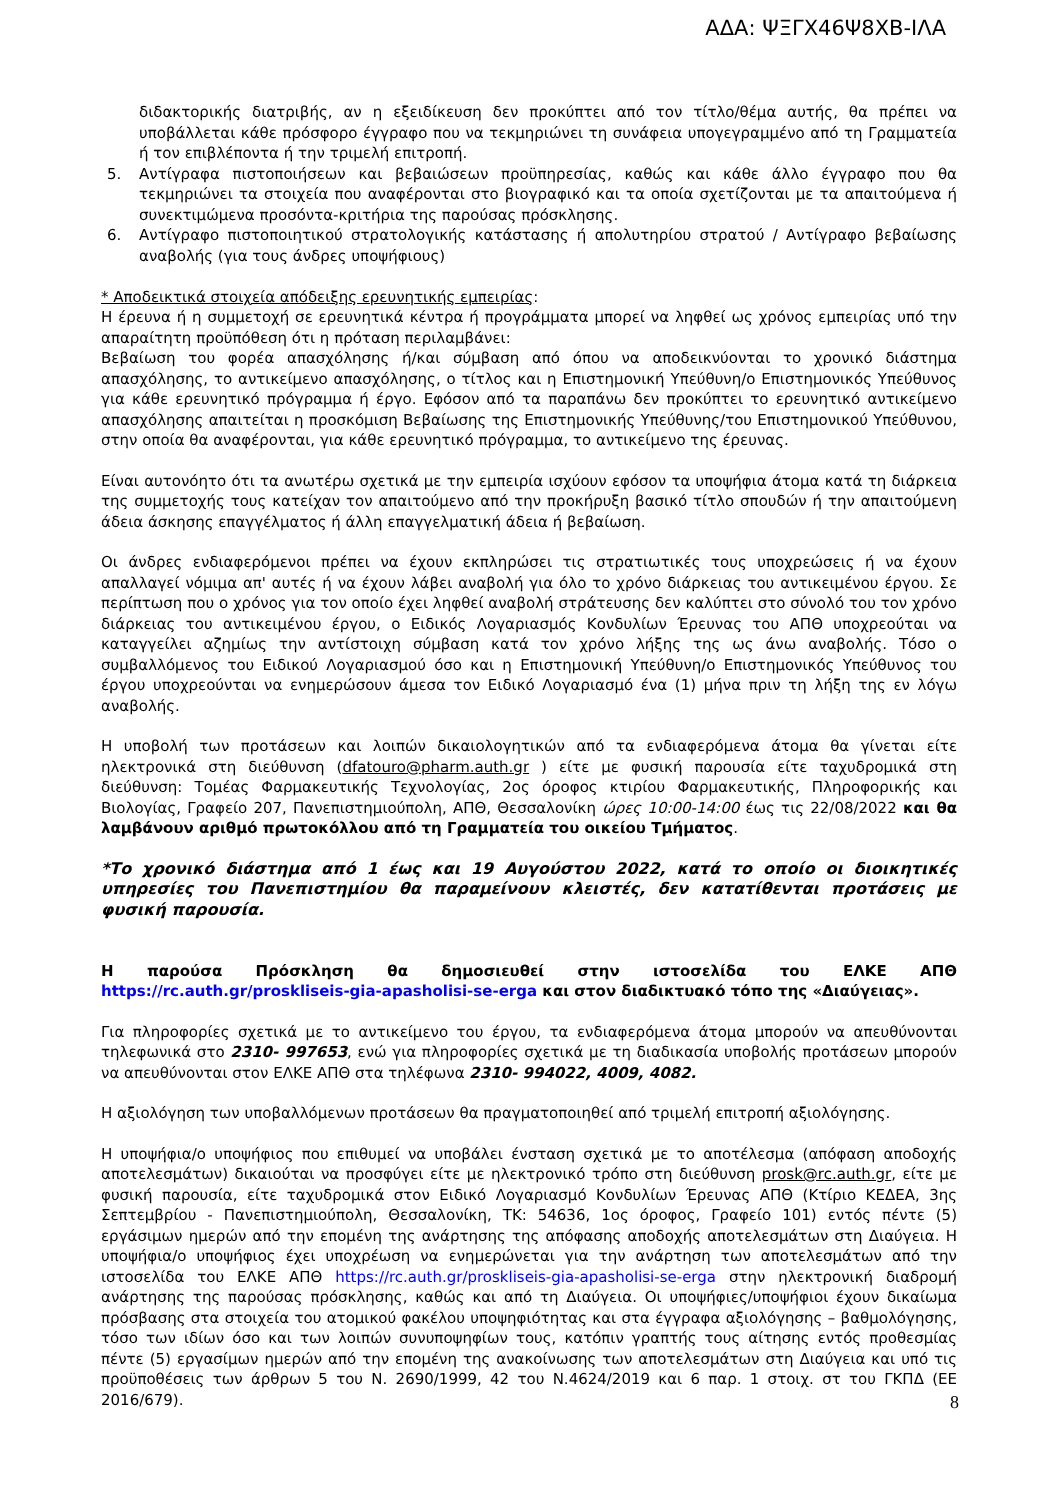ΑΔΑ: ΨΞΓΧ46Ψ8ΧΒ-ΙΛΑ
διδακτορικής διατριβής, αν η εξειδίκευση δεν προκύπτει από τον τίτλο/θέμα αυτής, θα πρέπει να υποβάλλεται κάθε πρόσφορο έγγραφο που να τεκμηριώνει τη συνάφεια υπογεγραμμένο από τη Γραμματεία ή τον επιβλέποντα ή την τριμελή επιτροπή.
5. Αντίγραφα πιστοποιήσεων και βεβαιώσεων προϋπηρεσίας, καθώς και κάθε άλλο έγγραφο που θα τεκμηριώνει τα στοιχεία που αναφέρονται στο βιογραφικό και τα οποία σχετίζονται με τα απαιτούμενα ή συνεκτιμώμενα προσόντα-κριτήρια της παρούσας πρόσκλησης.
6. Αντίγραφο πιστοποιητικού στρατολογικής κατάστασης ή απολυτηρίου στρατού / Αντίγραφο βεβαίωσης αναβολής (για τους άνδρες υποψήφιους)
* Αποδεικτικά στοιχεία απόδειξης ερευνητικής εμπειρίας:
Η έρευνα ή η συμμετοχή σε ερευνητικά κέντρα ή προγράμματα μπορεί να ληφθεί ως χρόνος εμπειρίας υπό την απαραίτητη προϋπόθεση ότι η πρόταση περιλαμβάνει:
Βεβαίωση του φορέα απασχόλησης ή/και σύμβαση από όπου να αποδεικνύονται το χρονικό διάστημα απασχόλησης, το αντικείμενο απασχόλησης, ο τίτλος και η Επιστημονική Υπεύθυνη/ο Επιστημονικός Υπεύθυνος για κάθε ερευνητικό πρόγραμμα ή έργο. Εφόσον από τα παραπάνω δεν προκύπτει το ερευνητικό αντικείμενο απασχόλησης απαιτείται η προσκόμιση Βεβαίωσης της Επιστημονικής Υπεύθυνης/του Επιστημονικού Υπεύθυνου, στην οποία θα αναφέρονται, για κάθε ερευνητικό πρόγραμμα, το αντικείμενο της έρευνας.
Είναι αυτονόητο ότι τα ανωτέρω σχετικά με την εμπειρία ισχύουν εφόσον τα υποψήφια άτομα κατά τη διάρκεια της συμμετοχής τους κατείχαν τον απαιτούμενο από την προκήρυξη βασικό τίτλο σπουδών ή την απαιτούμενη άδεια άσκησης επαγγέλματος ή άλλη επαγγελματική άδεια ή βεβαίωση.
Οι άνδρες ενδιαφερόμενοι πρέπει να έχουν εκπληρώσει τις στρατιωτικές τους υποχρεώσεις ή να έχουν απαλλαγεί νόμιμα απ' αυτές ή να έχουν λάβει αναβολή για όλο το χρόνο διάρκειας του αντικειμένου έργου. Σε περίπτωση που ο χρόνος για τον οποίο έχει ληφθεί αναβολή στράτευσης δεν καλύπτει στο σύνολό του τον χρόνο διάρκειας του αντικειμένου έργου, ο Ειδικός Λογαριασμός Κονδυλίων Έρευνας του ΑΠΘ υποχρεούται να καταγγείλει αζημίως την αντίστοιχη σύμβαση κατά τον χρόνο λήξης της ως άνω αναβολής. Τόσο ο συμβαλλόμενος του Ειδικού Λογαριασμού όσο και η Επιστημονική Υπεύθυνη/ο Επιστημονικός Υπεύθυνος του έργου υποχρεούνται να ενημερώσουν άμεσα τον Ειδικό Λογαριασμό ένα (1) μήνα πριν τη λήξη της εν λόγω αναβολής.
Η υποβολή των προτάσεων και λοιπών δικαιολογητικών από τα ενδιαφερόμενα άτομα θα γίνεται είτε ηλεκτρονικά στη διεύθυνση (dfatouro@pharm.auth.gr ) είτε με φυσική παρουσία είτε ταχυδρομικά στη διεύθυνση: Τομέας Φαρμακευτικής Τεχνολογίας, 2ος όροφος κτιρίου Φαρμακευτικής, Πληροφορικής και Βιολογίας, Γραφείο 207, Πανεπιστημιούπολη, ΑΠΘ, Θεσσαλονίκη ώρες 10:00-14:00 έως τις 22/08/2022 και θα λαμβάνουν αριθμό πρωτοκόλλου από τη Γραμματεία του οικείου Τμήματος.
*Το χρονικό διάστημα από 1 έως και 19 Αυγούστου 2022, κατά το οποίο οι διοικητικές υπηρεσίες του Πανεπιστημίου θα παραμείνουν κλειστές, δεν κατατίθενται προτάσεις με φυσική παρουσία.
Η παρούσα Πρόσκληση θα δημοσιευθεί στην ιστοσελίδα του ΕΛΚΕ ΑΠΘ https://rc.auth.gr/proskliseis-gia-apasholisi-se-erga και στον διαδικτυακό τόπο της «Διαύγειας».
Για πληροφορίες σχετικά με το αντικείμενο του έργου, τα ενδιαφερόμενα άτομα μπορούν να απευθύνονται τηλεφωνικά στο 2310- 997653, ενώ για πληροφορίες σχετικά με τη διαδικασία υποβολής προτάσεων μπορούν να απευθύνονται στον ΕΛΚΕ ΑΠΘ στα τηλέφωνα 2310- 994022, 4009, 4082.
Η αξιολόγηση των υποβαλλόμενων προτάσεων θα πραγματοποιηθεί από τριμελή επιτροπή αξιολόγησης.
Η υποψήφια/ο υποψήφιος που επιθυμεί να υποβάλει ένσταση σχετικά με το αποτέλεσμα (απόφαση αποδοχής αποτελεσμάτων) δικαιούται να προσφύγει είτε με ηλεκτρονικό τρόπο στη διεύθυνση prosk@rc.auth.gr, είτε με φυσική παρουσία, είτε ταχυδρομικά στον Ειδικό Λογαριασμό Κονδυλίων Έρευνας ΑΠΘ (Κτίριο ΚΕΔΕΑ, 3ης Σεπτεμβρίου - Πανεπιστημιούπολη, Θεσσαλονίκη, ΤΚ: 54636, 1ος όροφος, Γραφείο 101) εντός πέντε (5) εργάσιμων ημερών από την επομένη της ανάρτησης της απόφασης αποδοχής αποτελεσμάτων στη Διαύγεια. Η υποψήφια/ο υποψήφιος έχει υποχρέωση να ενημερώνεται για την ανάρτηση των αποτελεσμάτων από την ιστοσελίδα του ΕΛΚΕ ΑΠΘ https://rc.auth.gr/proskliseis-gia-apasholisi-se-erga στην ηλεκτρονική διαδρομή ανάρτησης της παρούσας πρόσκλησης, καθώς και από τη Διαύγεια. Οι υποψήφιες/υποψήφιοι έχουν δικαίωμα πρόσβασης στα στοιχεία του ατομικού φακέλου υποψηφιότητας και στα έγγραφα αξιολόγησης – βαθμολόγησης, τόσο των ιδίων όσο και των λοιπών συνυποψηφίων τους, κατόπιν γραπτής τους αίτησης εντός προθεσμίας πέντε (5) εργασίμων ημερών από την επομένη της ανακοίνωσης των αποτελεσμάτων στη Διαύγεια και υπό τις προϋποθέσεις των άρθρων 5 του Ν. 2690/1999, 42 του Ν.4624/2019 και 6 παρ. 1 στοιχ. στ του ΓΚΠΔ (ΕΕ 2016/679).
8